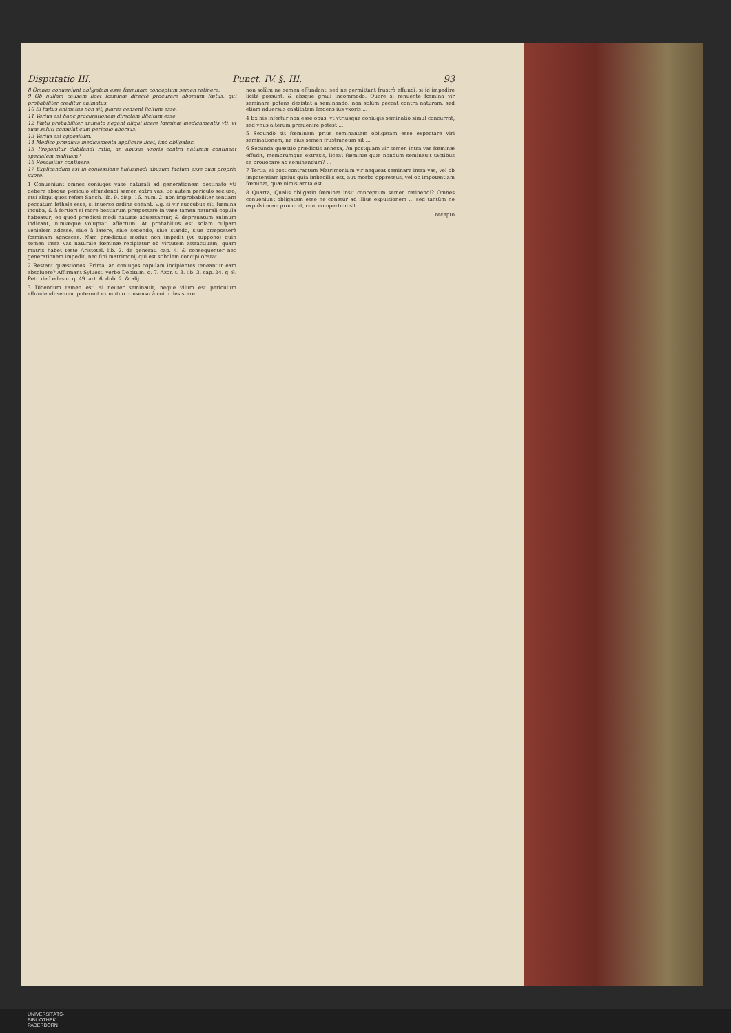Disputatio III. Punct. IV. §. III. 93
8 Omnes conueniunt obligatam esse fœminam conceptum semen retinere.
9 Ob nullam causam licet fœminæ directè procurare aborsum fœtus, qui probabiliter creditur animatus.
10 Si fœtus animatus non sit, plures censent licitum esse.
11 Verius est hanc procurationem directam illicitam esse.
12 Fœtu probabiliter animato negant aliqui licere fœminæ medicamentis vti, vt suæ saluti consulat cum periculo aborsus.
13 Verius est oppositum.
14 Medico prædicta medicamenta applicare licet, imò obligatur.
15 Proponitur dubitandi ratio, an abusus vxoris contra naturam contineat specialem malitiam?
16 Resoluitur continere.
17 Explicandum est in confessione huiusmodi abusum factum esse cum propria vxore.
1 Conueniunt omnes coniuges vase naturali ad generationem destinato vti debere absque periculo effundendi semen extra vas. Eo autem periculo secluso, etsi aliqui quos refert Sanch. lib. 9. disp. 16. num. 2. non improbabiliter sentiant peccatum lethale esse, si inuerso ordine coëant. V.g. si vir succubus sit, fœmina incuba, & à fortiori si more bestiarum præposterè in vase tamen naturali copula habeatur; eo quod prædicti modi naturæ aduersantur, & deprauatum animum indicant, nimiæque voluptati affectum. At probabilius est solam culpam venialem adesse, siue à latere, siue sedendo, siue stando, siue præposterè fœminam agnoscas. Nam prædictus modus non impedit (vt suppono) quin semen intra vas naturale fœminæ recipiatur ob virtutem attractiuam, quam matrix habet teste Aristotel. lib. 2. de generat. cap. 4. & consequenter nec generationem impedit, nec fini matrimonij qui est sobolem concipi obstat ...
2 Restant quæstiones. Prima, an coniuges copulam incipientes teneantur eam absoluere? Affirmant Syluest. verbo Debitum. q. 7. Azor. t. 3. lib. 3. cap. 24. q. 9. Petr. de Ledesm. q. 49. art. 6. dub. 2. & alij ...
3 Dicendum tamen est, si neuter seminauit, neque vllum est periculum effundendi semen, poterunt ex mutuo consensu à coitu desistere ...
non solùm ne semen effundant, sed ne permittant frustrà effundi, si id impedire licitè possunt, & absque graui incommodo. Quare si renuente fœmina vir seminare potens desistat à seminando, non solùm peccat contra naturam, sed etiam aduersus castitatem lædens ius vxoris ...
4 Ex his infertur non esse opus, vt vtriusque coniugis seminatio simul concurrat, sed vnus alterum præuenire potest ...
5 Secundò sit fœminam priùs seminantem obligatam esse expectare viri seminationem, ne eius semen frustraneum sit ...
6 Secunda quæstio prædictis annexa, An postquam vir semen intra vas fœminæ effudit, membrúmque extraxit, liceat fœminæ quæ nondum seminauit tactibus se prouocare ad seminandum? ...
7 Tertia, si post contractum Matrimonium vir nequeat seminare intra vas, vel ob impotentiam ipsius quia imbecillis est, aut morbo oppressus, vel ob impotentiam fœminæ, quæ nimis arcta est ...
8 Quarta, Qualis obligatio fœminæ insit conceptum semen retinendi? Omnes conueniunt obligatam esse ne conetur ad illius expulsionem ... sed tantùm ne expulsionem procuret, cum compertum sit
recepto
UNIVERSITÄTS-
BIBLIOTHEK
PADERBORN